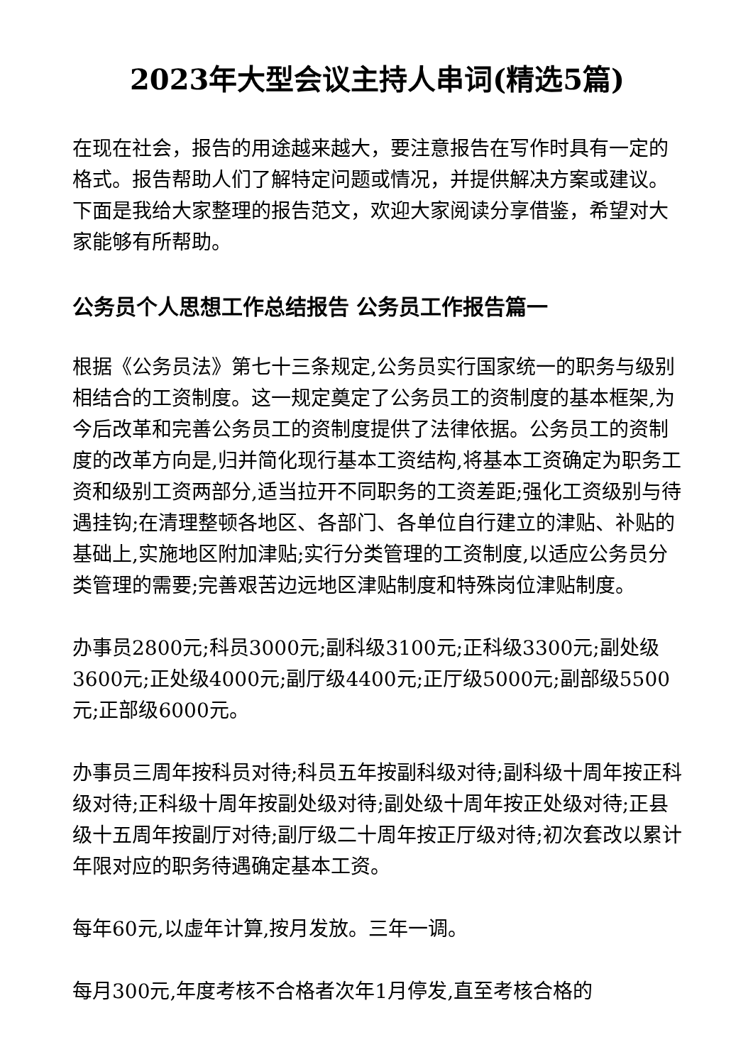2023年大型会议主持人串词(精选5篇)
在现在社会，报告的用途越来越大，要注意报告在写作时具有一定的格式。报告帮助人们了解特定问题或情况，并提供解决方案或建议。下面是我给大家整理的报告范文，欢迎大家阅读分享借鉴，希望对大家能够有所帮助。
公务员个人思想工作总结报告 公务员工作报告篇一
根据《公务员法》第七十三条规定,公务员实行国家统一的职务与级别相结合的工资制度。这一规定奠定了公务员工的资制度的基本框架,为今后改革和完善公务员工的资制度提供了法律依据。公务员工的资制度的改革方向是,归并简化现行基本工资结构,将基本工资确定为职务工资和级别工资两部分,适当拉开不同职务的工资差距;强化工资级别与待遇挂钩;在清理整顿各地区、各部门、各单位自行建立的津贴、补贴的基础上,实施地区附加津贴;实行分类管理的工资制度,以适应公务员分类管理的需要;完善艰苦边远地区津贴制度和特殊岗位津贴制度。
办事员2800元;科员3000元;副科级3100元;正科级3300元;副处级3600元;正处级4000元;副厅级4400元;正厅级5000元;副部级5500元;正部级6000元。
办事员三周年按科员对待;科员五年按副科级对待;副科级十周年按正科级对待;正科级十周年按副处级对待;副处级十周年按正处级对待;正县级十五周年按副厅对待;副厅级二十周年按正厅级对待;初次套改以累计年限对应的职务待遇确定基本工资。
每年60元,以虚年计算,按月发放。三年一调。
每月300元,年度考核不合格者次年1月停发,直至考核合格的